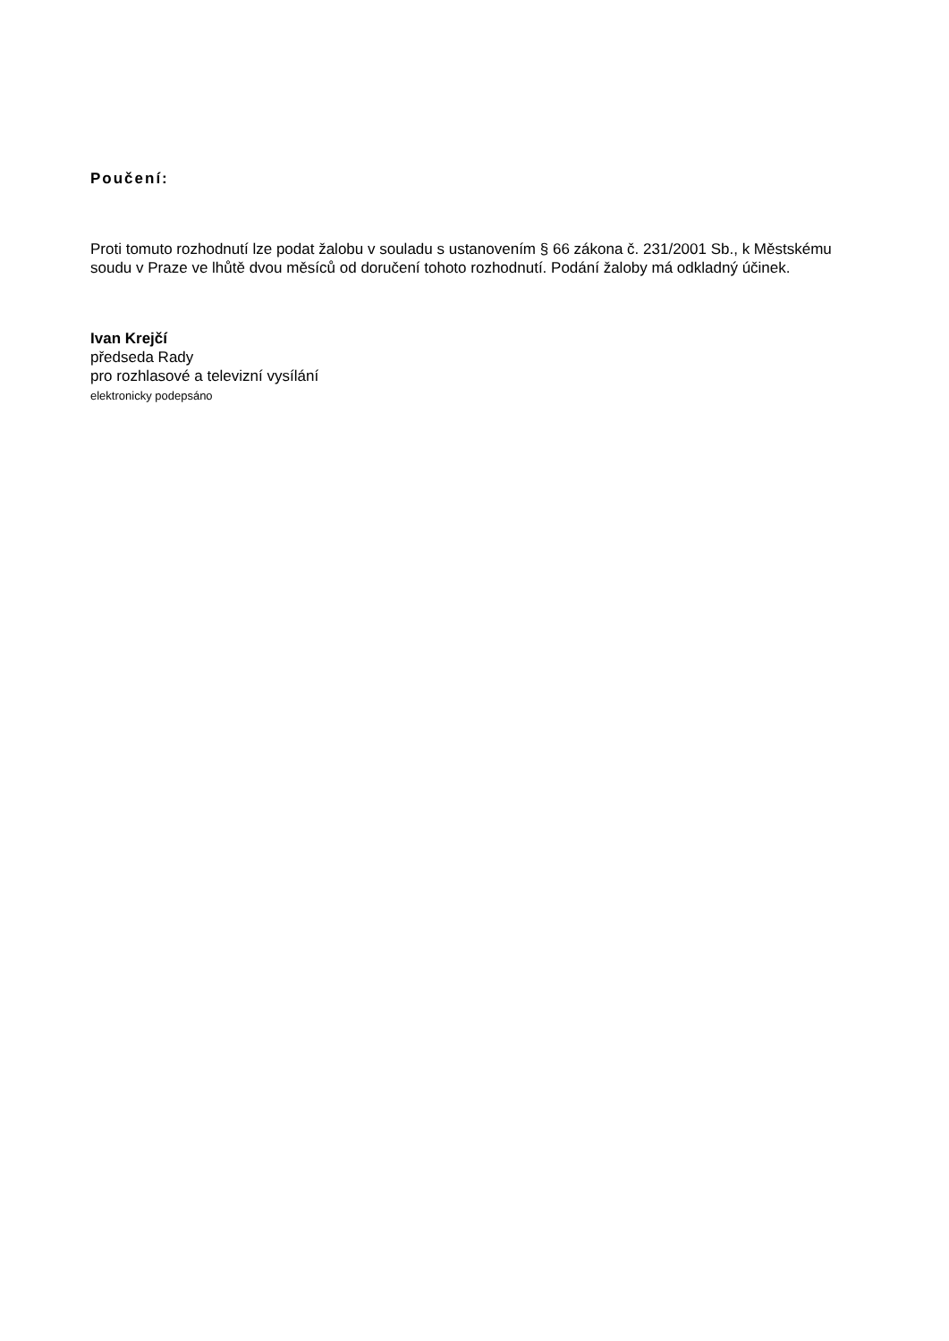Poučení:
Proti tomuto rozhodnutí lze podat žalobu v souladu s ustanovením § 66 zákona č. 231/2001 Sb., k Městskému soudu v Praze ve lhůtě dvou měsíců od doručení tohoto rozhodnutí. Podání žaloby má odkladný účinek.
Ivan Krejčí
předseda Rady
pro rozhlasové a televizní vysílání
elektronicky podepsáno